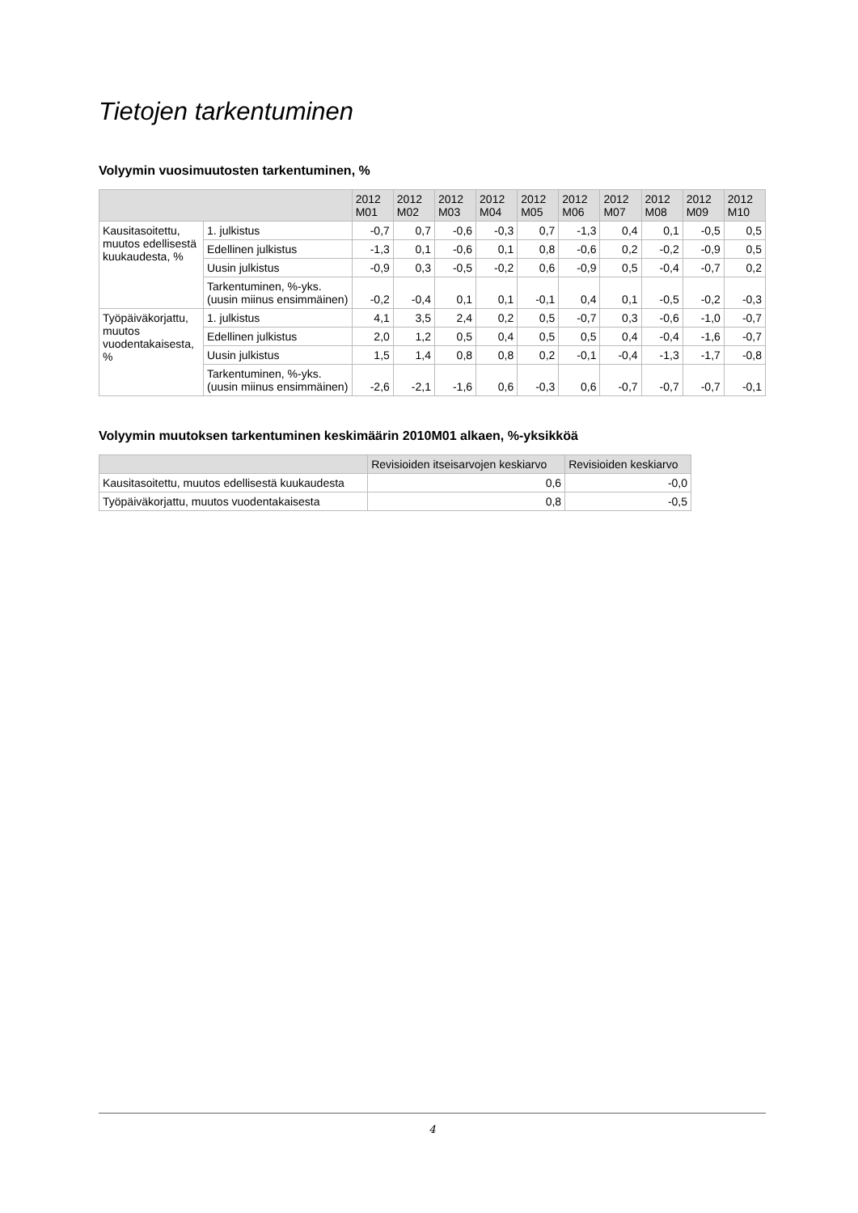Tietojen tarkentuminen
Volyymin vuosimuutosten tarkentuminen, %
| | | 2012 M01 | 2012 M02 | 2012 M03 | 2012 M04 | 2012 M05 | 2012 M06 | 2012 M07 | 2012 M08 | 2012 M09 | 2012 M10 |
| --- | --- | --- | --- | --- | --- | --- | --- | --- | --- | --- | --- |
| Kausitasoitettu, muutos edellisestä kuukaudesta, % | 1. julkistus | -0,7 | 0,7 | -0,6 | -0,3 | 0,7 | -1,3 | 0,4 | 0,1 | -0,5 | 0,5 |
| | Edellinen julkistus | -1,3 | 0,1 | -0,6 | 0,1 | 0,8 | -0,6 | 0,2 | -0,2 | -0,9 | 0,5 |
| | Uusin julkistus | -0,9 | 0,3 | -0,5 | -0,2 | 0,6 | -0,9 | 0,5 | -0,4 | -0,7 | 0,2 |
| | Tarkentuminen, %-yks. (uusin miinus ensimmäinen) | -0,2 | -0,4 | 0,1 | 0,1 | -0,1 | 0,4 | 0,1 | -0,5 | -0,2 | -0,3 |
| Työpäiväkorjattu, muutos vuodentakaisesta, % | 1. julkistus | 4,1 | 3,5 | 2,4 | 0,2 | 0,5 | -0,7 | 0,3 | -0,6 | -1,0 | -0,7 |
| | Edellinen julkistus | 2,0 | 1,2 | 0,5 | 0,4 | 0,5 | 0,5 | 0,4 | -0,4 | -1,6 | -0,7 |
| | Uusin julkistus | 1,5 | 1,4 | 0,8 | 0,8 | 0,2 | -0,1 | -0,4 | -1,3 | -1,7 | -0,8 |
| | Tarkentuminen, %-yks. (uusin miinus ensimmäinen) | -2,6 | -2,1 | -1,6 | 0,6 | -0,3 | 0,6 | -0,7 | -0,7 | -0,7 | -0,1 |
Volyymin muutoksen tarkentuminen keskimäärin 2010M01 alkaen, %-yksikköä
| | Revisioiden itseisarvojen keskiarvo | Revisioiden keskiarvo |
| --- | --- | --- |
| Kausitasoitettu, muutos edellisestä kuukaudesta | 0,6 | -0,0 |
| Työpäiväkorjattu, muutos vuodentakaisesta | 0,8 | -0,5 |
4